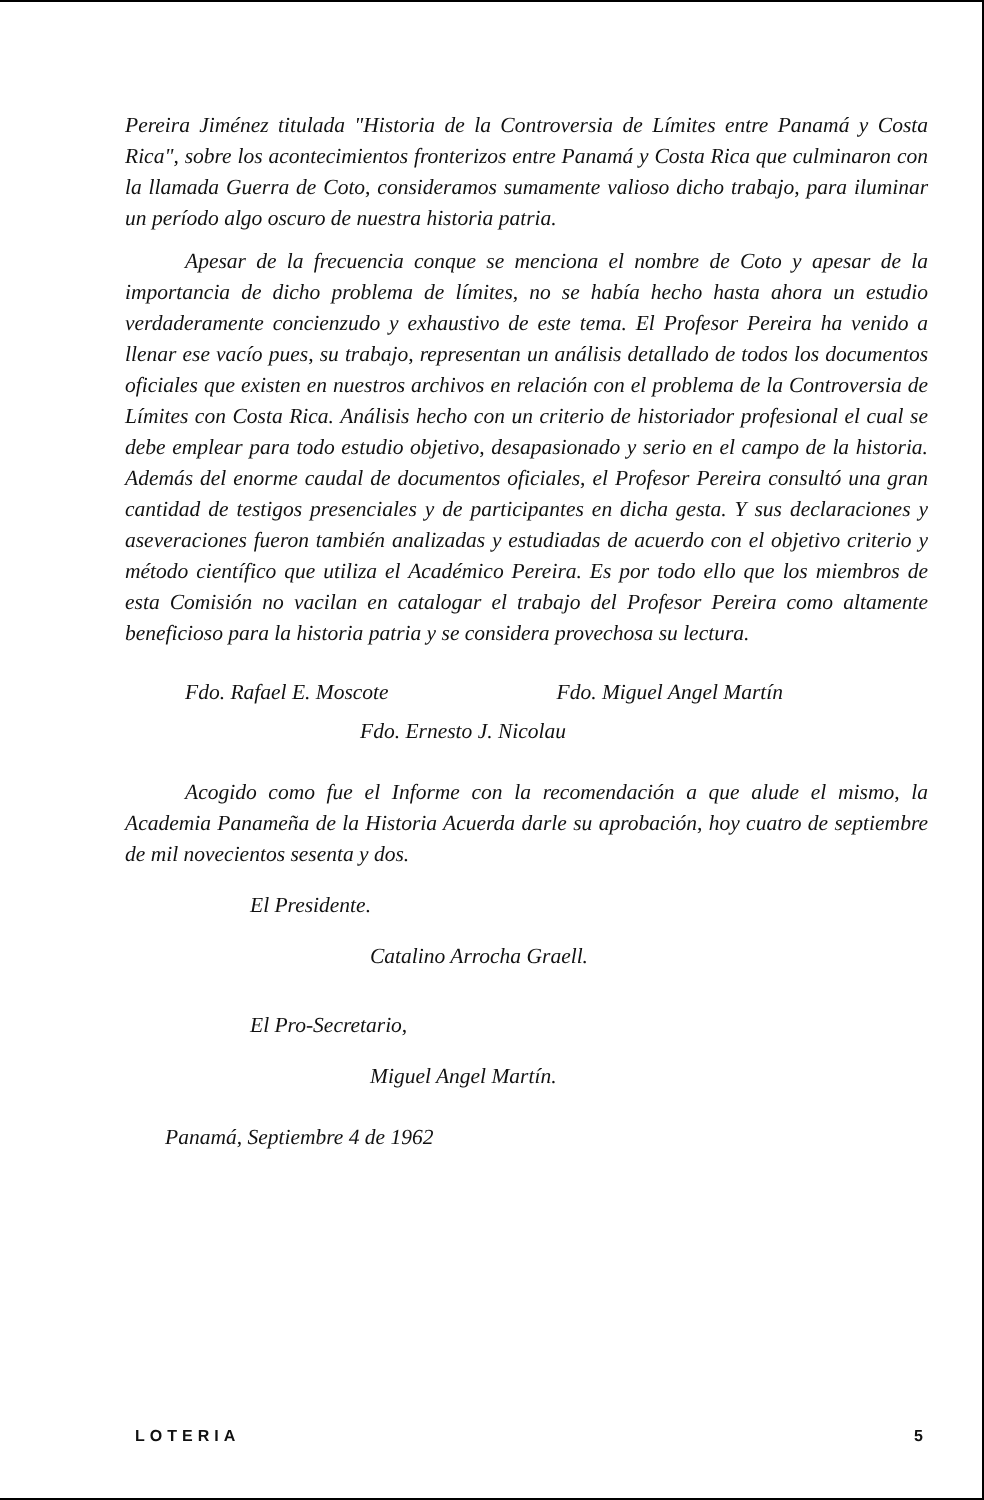Pereira Jiménez titulada "Historia de la Controversia de Límites entre Panamá y Costa Rica", sobre los acontecimientos fronterizos entre Panamá y Costa Rica que culminaron con la llamada Guerra de Coto, consideramos sumamente valioso dicho trabajo, para iluminar un período algo oscuro de nuestra historia patria.
Apesar de la frecuencia conque se menciona el nombre de Coto y apesar de la importancia de dicho problema de límites, no se había hecho hasta ahora un estudio verdaderamente concienzudo y exhaustivo de este tema. El Profesor Pereira ha venido a llenar ese vacío pues, su trabajo, representan un análisis detallado de todos los documentos oficiales que existen en nuestros archivos en relación con el problema de la Controversia de Límites con Costa Rica. Análisis hecho con un criterio de historiador profesional el cual se debe emplear para todo estudio objetivo, desapasionado y serio en el campo de la historia. Además del enorme caudal de documentos oficiales, el Profesor Pereira consultó una gran cantidad de testigos presenciales y de participantes en dicha gesta. Y sus declaraciones y aseveraciones fueron también analizadas y estudiadas de acuerdo con el objetivo criterio y método científico que utiliza el Académico Pereira. Es por todo ello que los miembros de esta Comisión no vacilan en catalogar el trabajo del Profesor Pereira como altamente beneficioso para la historia patria y se considera provechosa su lectura.
Fdo. Rafael E. Moscote Fdo. Miguel Angel Martín
Fdo. Ernesto J. Nicolau
Acogido como fue el Informe con la recomendación a que alude el mismo, la Academia Panameña de la Historia Acuerda darle su aprobación, hoy cuatro de septiembre de mil novecientos sesenta y dos.
El Presidente.
Catalino Arrocha Graell.
El Pro-Secretario,
Miguel Angel Martín.
Panamá, Septiembre 4 de 1962
LOTERIA 5